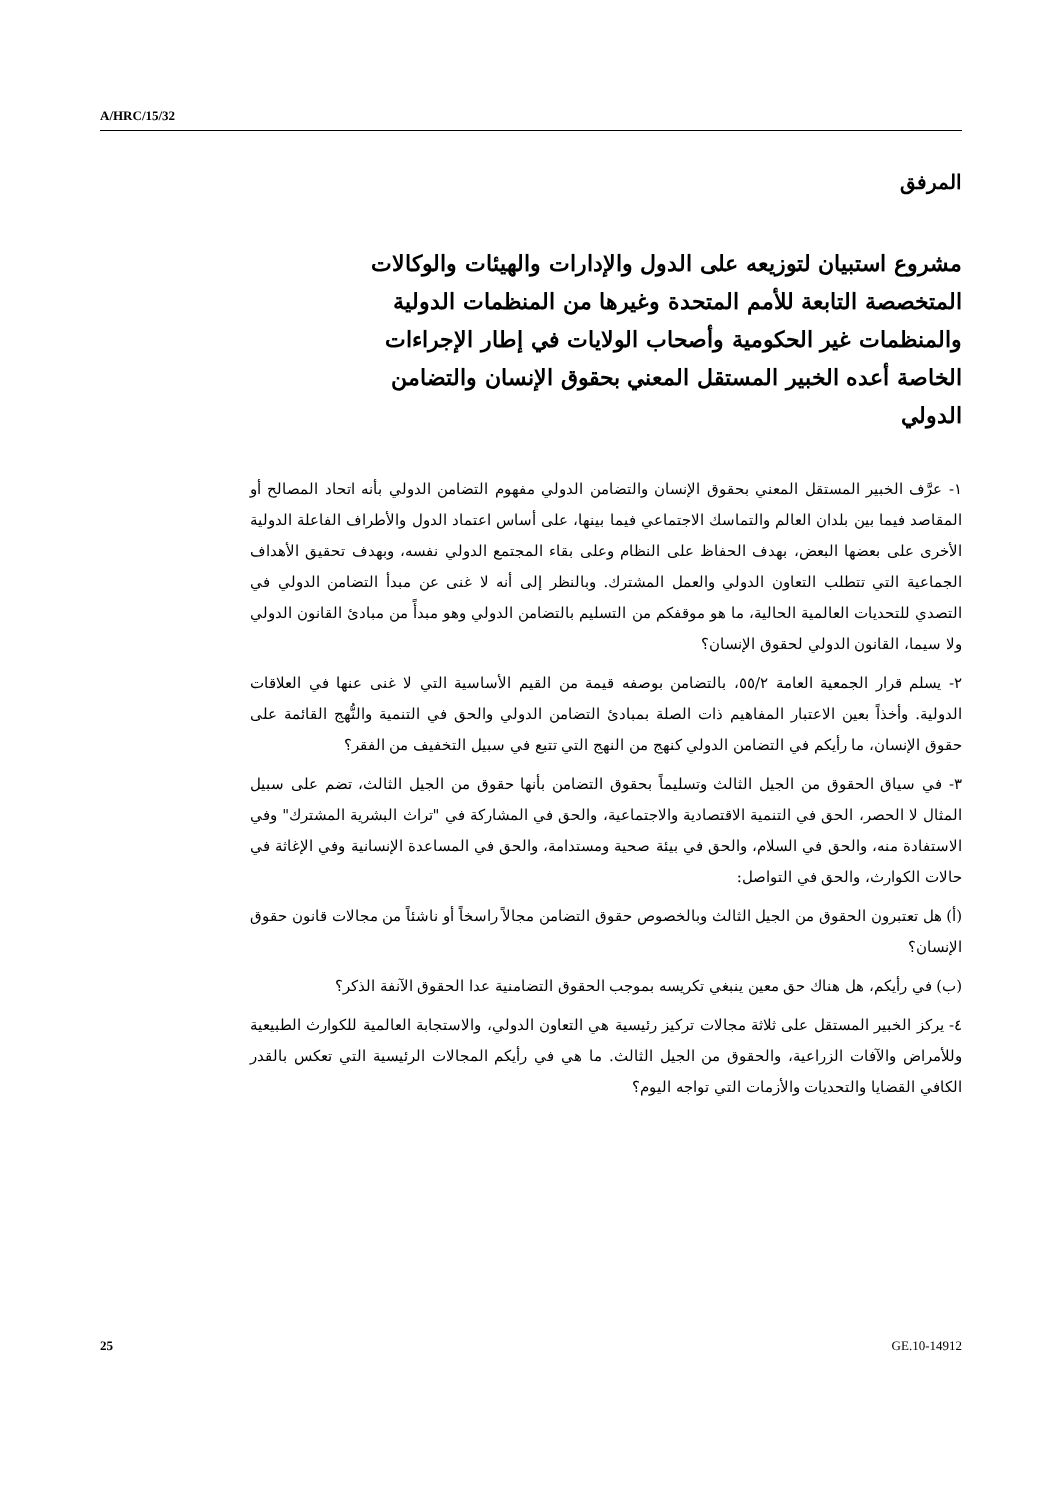A/HRC/15/32
المرفق
مشروع استبيان لتوزيعه على الدول والإدارات والهيئات والوكالات المتخصصة التابعة للأمم المتحدة وغيرها من المنظمات الدولية والمنظمات غير الحكومية وأصحاب الولايات في إطار الإجراءات الخاصة أعده الخبير المستقل المعني بحقوق الإنسان والتضامن الدولي
١- عرَّف الخبير المستقل المعني بحقوق الإنسان والتضامن الدولي مفهوم التضامن الدولي بأنه اتحاد المصالح أو المقاصد فيما بين بلدان العالم والتماسك الاجتماعي فيما بينها، على أساس اعتماد الدول والأطراف الفاعلة الدولية الأخرى على بعضها البعض، بهدف الحفاظ على النظام وعلى بقاء المجتمع الدولي نفسه، وبهدف تحقيق الأهداف الجماعية التي تتطلب التعاون الدولي والعمل المشترك. وبالنظر إلى أنه لا غنى عن مبدأ التضامن الدولي في التصدي للتحديات العالمية الحالية، ما هو موقفكم من التسليم بالتضامن الدولي وهو مبدأً من مبادئ القانون الدولي ولا سيما، القانون الدولي لحقوق الإنسان؟
٢- يسلم قرار الجمعية العامة ٥٥/٢، بالتضامن بوصفه قيمة من القيم الأساسية التي لا غنى عنها في العلاقات الدولية. وأخذاً بعين الاعتبار المفاهيم ذات الصلة بمبادئ التضامن الدولي والحق في التنمية والنُّهج القائمة على حقوق الإنسان، ما رأيكم في التضامن الدولي كنهج من النهج التي تتبع في سبيل التخفيف من الفقر؟
٣- في سياق الحقوق من الجيل الثالث وتسليماً بحقوق التضامن بأنها حقوق من الجيل الثالث، تضم على سبيل المثال لا الحصر، الحق في التنمية الاقتصادية والاجتماعية، والحق في المشاركة في "تراث البشرية المشترك" وفي الاستفادة منه، والحق في السلام، والحق في بيئة صحية ومستدامة، والحق في المساعدة الإنسانية وفي الإغاثة في حالات الكوارث، والحق في التواصل:
(أ) هل تعتبرون الحقوق من الجيل الثالث وبالخصوص حقوق التضامن مجالاً راسخاً أو ناشئاً من مجالات قانون حقوق الإنسان؟
(ب) في رأيكم، هل هناك حق معين ينبغي تكريسه بموجب الحقوق التضامنية عدا الحقوق الآنفة الذكر؟
٤- يركز الخبير المستقل على ثلاثة مجالات تركيز رئيسية هي التعاون الدولي، والاستجابة العالمية للكوارث الطبيعية وللأمراض والآفات الزراعية، والحقوق من الجيل الثالث. ما هي في رأيكم المجالات الرئيسية التي تعكس بالقدر الكافي القضايا والتحديات والأزمات التي تواجه اليوم؟
25 GE.10-14912